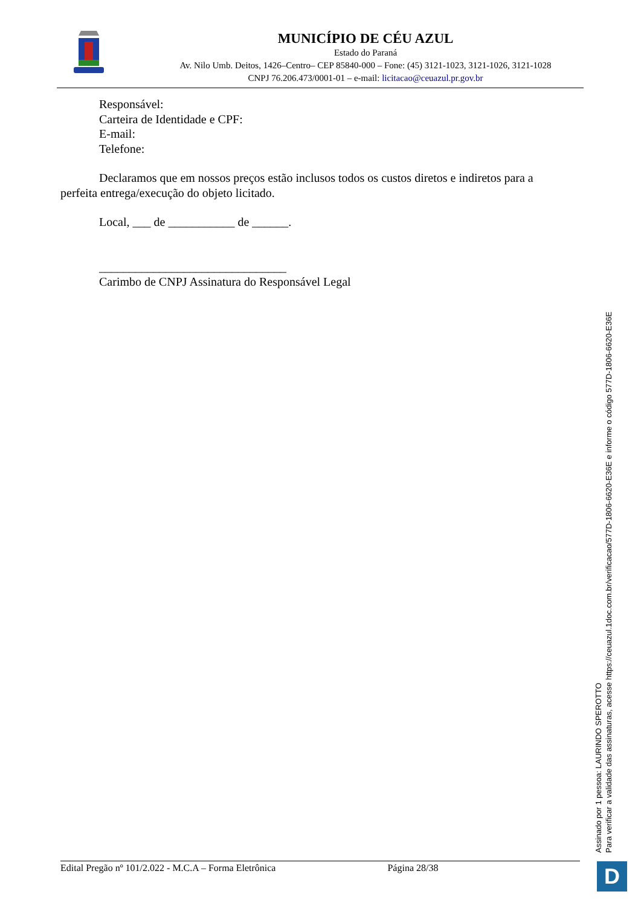MUNICÍPIO DE CÉU AZUL
Estado do Paraná
Av. Nilo Umb. Deitos, 1426–Centro– CEP 85840-000 – Fone: (45) 3121-1023, 3121-1026, 3121-1028
CNPJ 76.206.473/0001-01 – e-mail: licitacao@ceuazul.pr.gov.br
Responsável:
Carteira de Identidade e CPF:
E-mail:
Telefone:
Declaramos que em nossos preços estão inclusos todos os custos diretos e indiretos para a
perfeita entrega/execução do objeto licitado.
Local, ___ de ___________ de ______.
_______________________________
Carimbo de CNPJ Assinatura do Responsável Legal
Edital Pregão nº 101/2.022 - M.C.A – Forma Eletrônica Página 28/38
Assinado por 1 pessoa: LAURINDO SPEROTTO
Para verificar a validade das assinaturas, acesse https://ceuazul.1doc.com.br/verificacao/577D-1806-6620-E36E e informe o código 577D-1806-6620-E36E
D